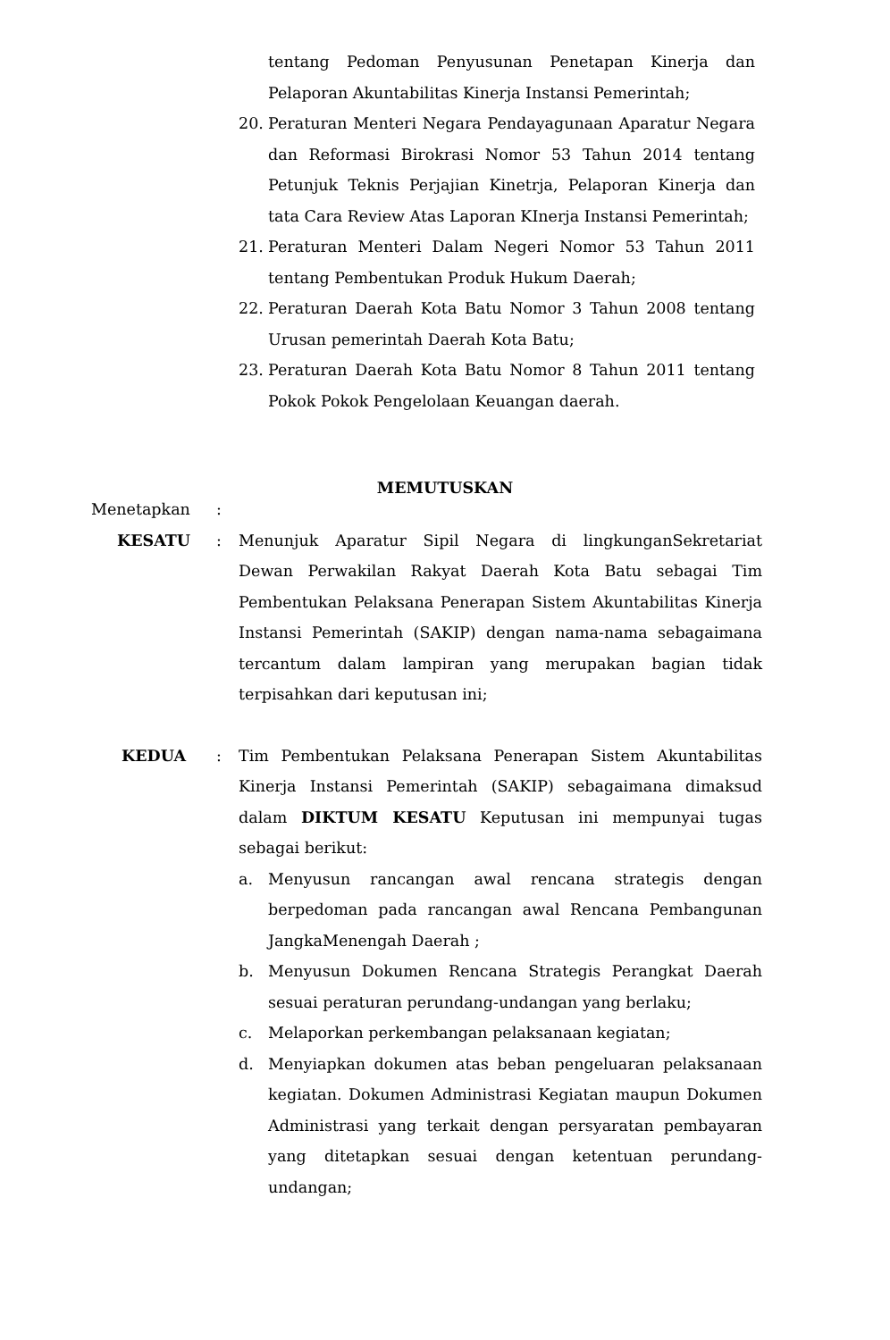tentang Pedoman Penyusunan Penetapan Kinerja dan Pelaporan Akuntabilitas Kinerja Instansi Pemerintah;
20. Peraturan Menteri Negara Pendayagunaan Aparatur Negara dan Reformasi Birokrasi Nomor 53 Tahun 2014 tentang Petunjuk Teknis Perjajian Kinetrja, Pelaporan Kinerja dan tata Cara Review Atas Laporan KInerja Instansi Pemerintah;
21. Peraturan Menteri Dalam Negeri Nomor 53 Tahun 2011 tentang Pembentukan Produk Hukum Daerah;
22. Peraturan Daerah Kota Batu Nomor 3 Tahun 2008 tentang Urusan pemerintah Daerah Kota Batu;
23. Peraturan Daerah Kota Batu Nomor 8 Tahun 2011 tentang Pokok Pokok Pengelolaan Keuangan daerah.
MEMUTUSKAN
Menetapkan :
KESATU : Menunjuk Aparatur Sipil Negara di lingkunganSekretariat Dewan Perwakilan Rakyat Daerah Kota Batu sebagai Tim Pembentukan Pelaksana Penerapan Sistem Akuntabilitas Kinerja Instansi Pemerintah (SAKIP) dengan nama-nama sebagaimana tercantum dalam lampiran yang merupakan bagian tidak terpisahkan dari keputusan ini;
KEDUA : Tim Pembentukan Pelaksana Penerapan Sistem Akuntabilitas Kinerja Instansi Pemerintah (SAKIP) sebagaimana dimaksud dalam DIKTUM KESATU Keputusan ini mempunyai tugas sebagai berikut:
a. Menyusun rancangan awal rencana strategis dengan berpedoman pada rancangan awal Rencana Pembangunan JangkaMenengah Daerah ;
b. Menyusun Dokumen Rencana Strategis Perangkat Daerah sesuai peraturan perundang-undangan yang berlaku;
c. Melaporkan perkembangan pelaksanaan kegiatan;
d. Menyiapkan dokumen atas beban pengeluaran pelaksanaan kegiatan. Dokumen Administrasi Kegiatan maupun Dokumen Administrasi yang terkait dengan persyaratan pembayaran yang ditetapkan sesuai dengan ketentuan perundang-undangan;